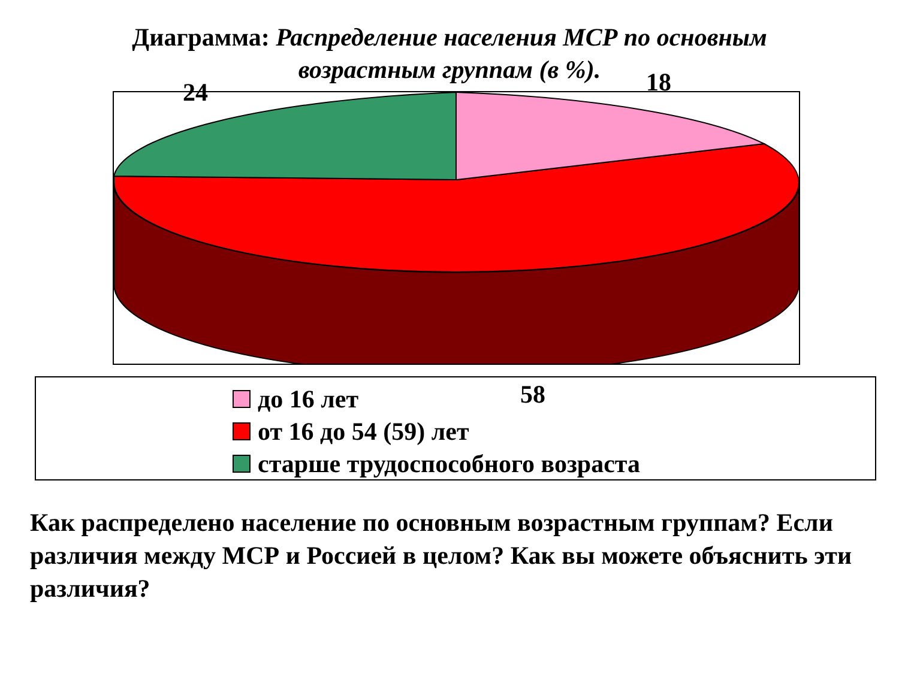Диаграмма: Распределение населения МСР по основным
возрастным группам (в %).
24 18
до 16 лет
от 16 до 54 (59) лет
старше трудоспособного возраста
58
Как распределено население по основным возрастным группам? Если различия между МСР и Россией в целом? Как вы можете объяснить эти различия?